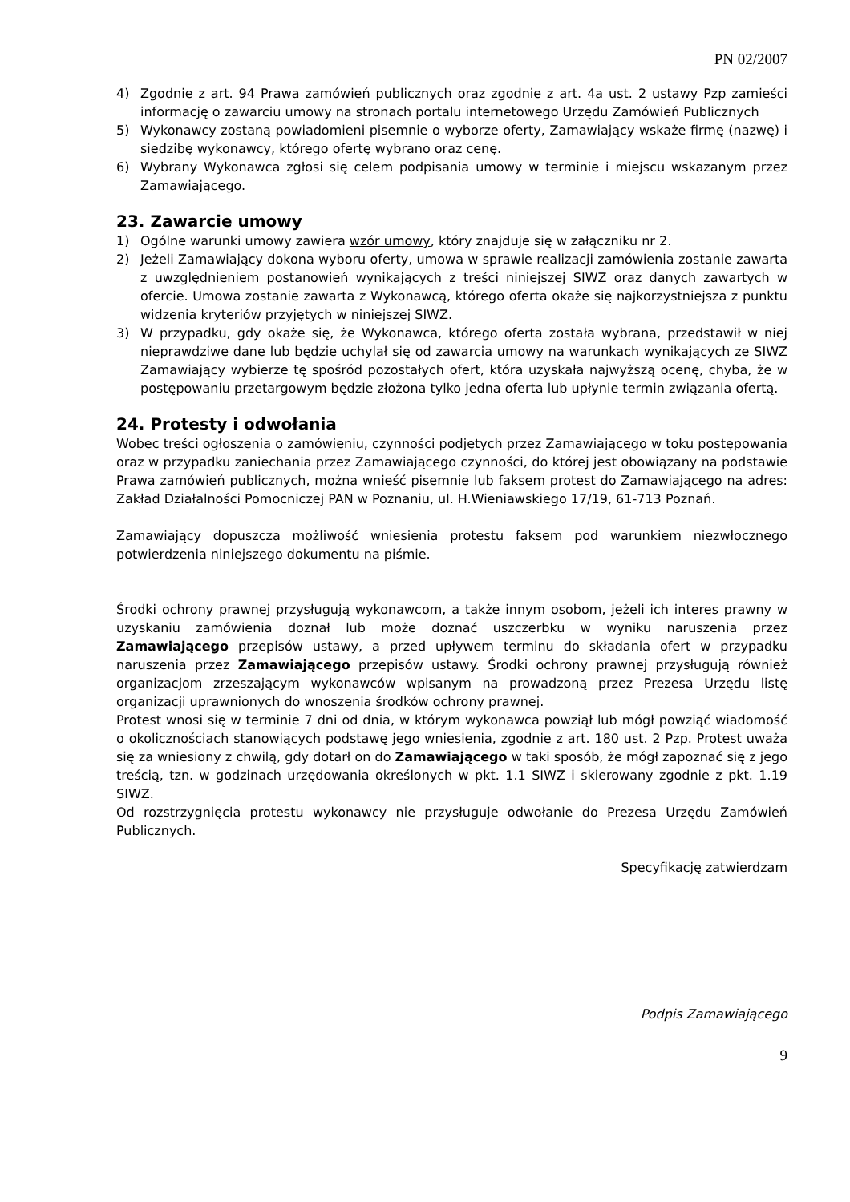PN 02/2007
4) Zgodnie z art. 94 Prawa zamówień publicznych oraz zgodnie z art. 4a ust. 2 ustawy Pzp zamieści informację o zawarciu umowy na stronach portalu internetowego Urzędu Zamówień Publicznych
5) Wykonawcy zostaną powiadomieni pisemnie o wyborze oferty, Zamawiający wskaże firmę (nazwę) i siedzibę wykonawcy, którego ofertę wybrano oraz cenę.
6) Wybrany Wykonawca zgłosi się celem podpisania umowy w terminie i miejscu wskazanym przez Zamawiającego.
23. Zawarcie umowy
1) Ogólne warunki umowy zawiera wzór umowy, który znajduje się w załączniku nr 2.
2) Jeżeli Zamawiający dokona wyboru oferty, umowa w sprawie realizacji zamówienia zostanie zawarta z uwzględnieniem postanowień wynikających z treści niniejszej SIWZ oraz danych zawartych w ofercie. Umowa zostanie zawarta z Wykonawcą, którego oferta okaże się najkorzystniejsza z punktu widzenia kryteriów przyjętych w niniejszej SIWZ.
3) W przypadku, gdy okaże się, że Wykonawca, którego oferta została wybrana, przedstawił w niej nieprawdziwe dane lub będzie uchylał się od zawarcia umowy na warunkach wynikających ze SIWZ Zamawiający wybierze tę spośród pozostałych ofert, która uzyskała najwyższą ocenę, chyba, że w postępowaniu przetargowym będzie złożona tylko jedna oferta lub upłynie termin związania ofertą.
24. Protesty i odwołania
Wobec treści ogłoszenia o zamówieniu, czynności podjętych przez Zamawiającego w toku postępowania oraz w przypadku zaniechania przez Zamawiającego czynności, do której jest obowiązany na podstawie Prawa zamówień publicznych, można wnieść pisemnie lub faksem protest do Zamawiającego na adres: Zakład Działalności Pomocniczej PAN w Poznaniu, ul. H.Wieniawskiego 17/19, 61-713 Poznań.
Zamawiający dopuszcza możliwość wniesienia protestu faksem pod warunkiem niezwłocznego potwierdzenia niniejszego dokumentu na piśmie.
Środki ochrony prawnej przysługują wykonawcom, a także innym osobom, jeżeli ich interes prawny w uzyskaniu zamówienia doznał lub może doznać uszczerbku w wyniku naruszenia przez Zamawiającego przepisów ustawy, a przed upływem terminu do składania ofert w przypadku naruszenia przez Zamawiającego przepisów ustawy. Środki ochrony prawnej przysługują również organizacjom zrzeszającym wykonawców wpisanym na prowadzoną przez Prezesa Urzędu listę organizacji uprawnionych do wnoszenia środków ochrony prawnej.
Protest wnosi się w terminie 7 dni od dnia, w którym wykonawca powziął lub mógł powziąć wiadomość o okolicznościach stanowiących podstawę jego wniesienia, zgodnie z art. 180 ust. 2 Pzp. Protest uważa się za wniesiony z chwilą, gdy dotarł on do Zamawiającego w taki sposób, że mógł zapoznać się z jego treścią, tzn. w godzinach urzędowania określonych w pkt. 1.1 SIWZ i skierowany zgodnie z pkt. 1.19 SIWZ.
Od rozstrzygnięcia protestu wykonawcy nie przysługuje odwołanie do Prezesa Urzędu Zamówień Publicznych.
Specyfikację zatwierdzam
Podpis Zamawiającego
9